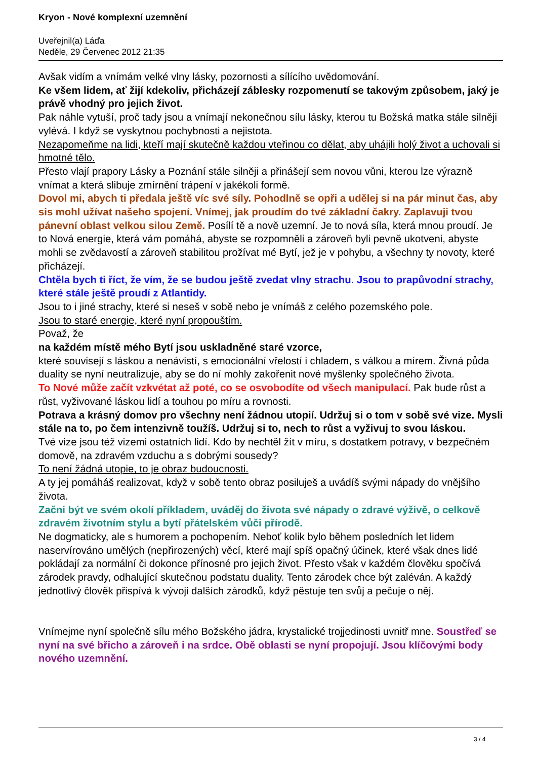Kryon - Nové komplexní uzemnění
Uveřejnil(a) Láďa
Neděle, 29 Červenec 2012 21:35
Avšak vidím a vnímám velké vlny lásky, pozornosti a sílícího uvědomování.
Ke všem lidem, ať žijí kdekoliv, přicházejí záblesky rozpomenutí se takovým způsobem, jaký je právě vhodný pro jejich život.
Pak náhle vytuší, proč tady jsou a vnímají nekonečnou sílu lásky, kterou tu Božská matka stále silněji vylévá. I když se vyskytnou pochybnosti a nejistota.
Nezapomeňme na lidi, kteří mají skutečně každou vteřinou co dělat, aby uhájili holý život a uchovali si hmotné tělo.
Přesto vlají prapory Lásky a Poznání stále silněji a přinášejí sem novou vůni, kterou lze výrazně vnímat a která slibuje zmírnění trápení v jakékoli formě.
Dovol mi, abych ti předala ještě víc své síly. Pohodlně se opři a udělej si na pár minut čas, aby sis mohl užívat našeho spojení. Vnímej, jak proudím do tvé základní čakry. Zaplavuji tvou pánevní oblast velkou silou Země. Posílí tě a nově uzemní. Je to nová síla, která mnou proudí. Je to Nová energie, která vám pomáhá, abyste se rozpomněli a zároveň byli pevně ukotveni, abyste mohli se zvědavostí a zároveň stabilitou prožívat mé Bytí, jež je v pohybu, a všechny ty novoty, které přicházejí.
Chtěla bych ti říct, že vím, že se budou ještě zvedat vlny strachu. Jsou to prapůvodní strachy, které stále ještě proudí z Atlantidy.
Jsou to i jiné strachy, které si neseš v sobě nebo je vnímáš z celého pozemského pole.
Jsou to staré energie, které nyní propouštím.
Považ, že
na každém místě mého Bytí jsou uskladněné staré vzorce,
které souvisejí s láskou a nenávistí, s emocionální vřelostí i chladem, s válkou a mírem. Živná půda duality se nyní neutralizuje, aby se do ní mohly zakořenit nové myšlenky společného života.
To Nové může začít vzkvétat až poté, co se osvobodíte od všech manipulací. Pak bude růst a růst, vyživované láskou lidí a touhou po míru a rovnosti.
Potrava a krásný domov pro všechny není žádnou utopií. Udržuj si o tom v sobě své vize. Mysli stále na to, po čem intenzivně toužíš. Udržuj si to, nech to růst a vyživuj to svou láskou.
Tvé vize jsou též vizemi ostatních lidí. Kdo by nechtěl žít v míru, s dostatkem potravy, v bezpečném domově, na zdravém vzduchu a s dobrými sousedy?
To není žádná utopie, to je obraz budoucnosti.
A ty jej pomáháš realizovat, když v sobě tento obraz posiluješ a uvádíš svými nápady do vnějšího života.
Začni být ve svém okolí příkladem, uváděj do života své nápady o zdravé výživě, o celkově zdravém životním stylu a bytí přátelském vůči přírodě.
Ne dogmaticky, ale s humorem a pochopením. Neboť kolik bylo během posledních let lidem naservírováno umělých (nepřirozených) věcí, které mají spíš opačný účinek, které však dnes lidé pokládají za normální či dokonce přínosné pro jejich život. Přesto však v každém člověku spočívá zárodek pravdy, odhalující skutečnou podstatu duality. Tento zárodek chce být zaléván. A každý jednotlivý člověk přispívá k vývoji dalších zárodků, když pěstuje ten svůj a pečuje o něj.
Vnímejme nyní společně sílu mého Božského jádra, krystalické trojjedinosti uvnitř mne. Soustřeď se nyní na své břicho a zároveň i na srdce. Obě oblasti se nyní propojují. Jsou klíčovými body nového uzemnění.
3 / 4